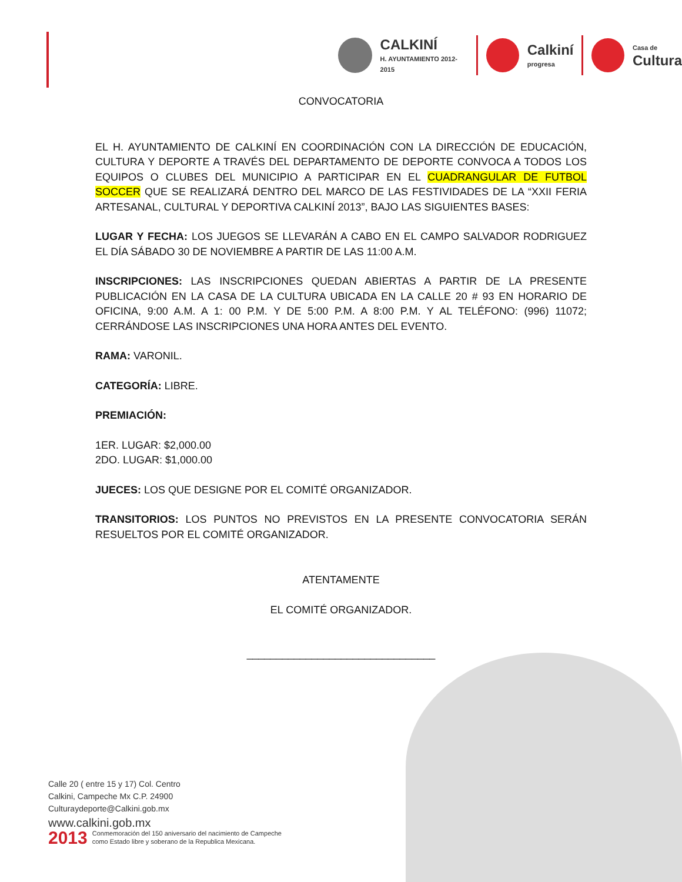CALKINÍ
H. AYUNTAMIENTO 2012-2015
Calkiní
progresa
Casa de
Cultura
CONVOCATORIA
EL H. AYUNTAMIENTO DE CALKINÍ EN COORDINACIÓN CON LA DIRECCIÓN DE EDUCACIÓN, CULTURA Y DEPORTE A TRAVÉS DEL DEPARTAMENTO DE DEPORTE CONVOCA A TODOS LOS EQUIPOS O CLUBES DEL MUNICIPIO A PARTICIPAR EN EL CUADRANGULAR DE FUTBOL SOCCER QUE SE REALIZARÁ DENTRO DEL MARCO DE LAS FESTIVIDADES DE LA “XXII FERIA ARTESANAL, CULTURAL Y DEPORTIVA CALKINÍ 2013”, BAJO LAS SIGUIENTES BASES:
LUGAR Y FECHA: LOS JUEGOS SE LLEVARÁN A CABO EN EL CAMPO SALVADOR RODRIGUEZ EL DÍA SÁBADO 30 DE NOVIEMBRE A PARTIR DE LAS 11:00 A.M.
INSCRIPCIONES: LAS INSCRIPCIONES QUEDAN ABIERTAS A PARTIR DE LA PRESENTE PUBLICACIÓN EN LA CASA DE LA CULTURA UBICADA EN LA CALLE 20 # 93 EN HORARIO DE OFICINA, 9:00 A.M. A 1: 00 P.M. Y DE 5:00 P.M. A 8:00 P.M. Y AL TELÉFONO: (996) 11072; CERRÁNDOSE LAS INSCRIPCIONES UNA HORA ANTES DEL EVENTO.
RAMA: VARONIL.
CATEGORÍA: LIBRE.
PREMIACIÓN:
1ER. LUGAR: $2,000.00
2DO. LUGAR: $1,000.00
JUECES: LOS QUE DESIGNE POR EL COMITÉ ORGANIZADOR.
TRANSITORIOS: LOS PUNTOS NO PREVISTOS EN LA PRESENTE CONVOCATORIA SERÁN RESUELTOS POR EL COMITÉ ORGANIZADOR.
ATENTAMENTE
EL COMITÉ ORGANIZADOR.
________________________________
Calle 20 ( entre 15 y 17) Col. Centro
Calkini, Campeche Mx C.P. 24900
Culturaydeporte@Calkini.gob.mx
www.calkini.gob.mx
2013 Conmemoración del 150 aniversario del nacimiento de Campeche
como Estado libre y soberano de la Republica Mexicana.